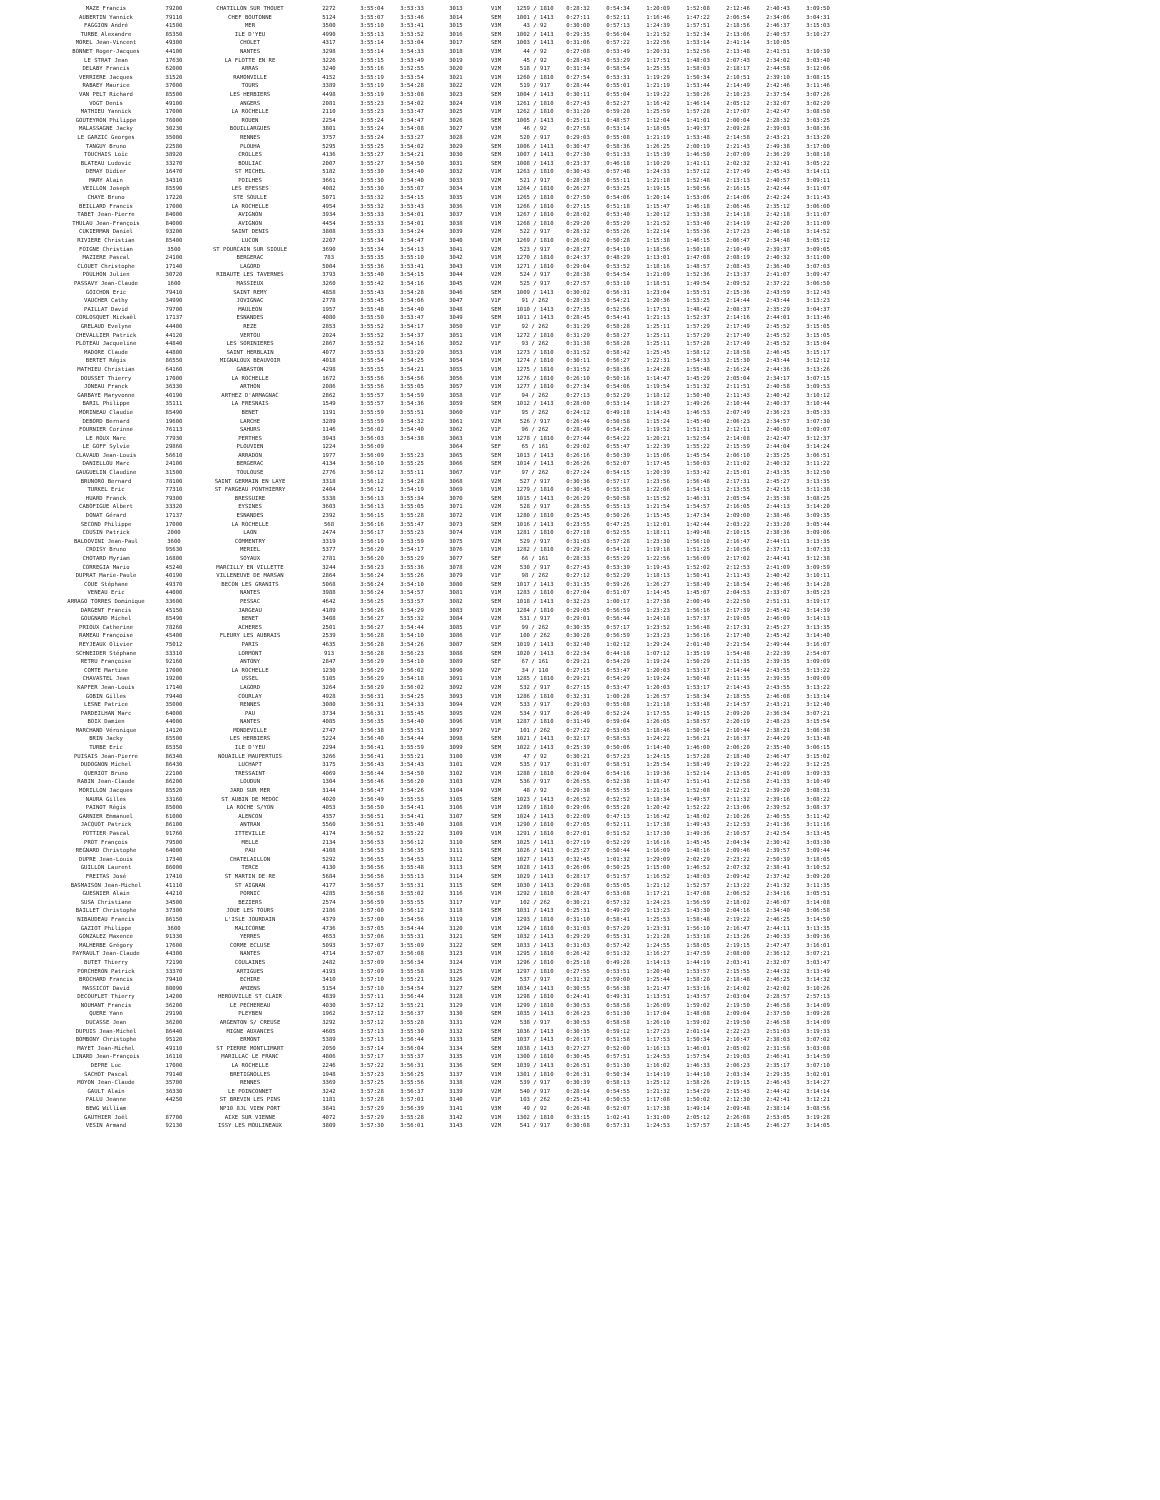| MAZE Francis | 79200 | CHATILLON SUR THOUET | 2272 | 3:55:04 | 3:53:33 | 3013 | V1M | 1259 / 1810 | 0:28:32 | 0:54:34 | 1:20:09 | 1:52:08 | 2:12:46 | 2:40:43 | 3:09:50 |
| AUBERTIN Yannick | 79110 | CHEF BOUTONNE | 5124 | 3:55:07 | 3:53:46 | 3014 | SEM | 1001 / 1413 | 0:27:11 | 0:52:11 | 1:16:46 | 1:47:22 | 2:06:54 | 2:34:06 | 3:04:31 |
| FAGGION André | 41500 | MER | 3500 | 3:55:10 | 3:53:41 | 3015 | V3M | 43 / 92 | 0:30:00 | 0:57:13 | 1:24:39 | 1:57:51 | 2:18:56 | 2:46:37 | 3:15:03 |
| TURBE Alexandre | 85350 | ILE D'YEU | 4990 | 3:55:13 | 3:53:52 | 3016 | SEM | 1002 / 1413 | 0:29:35 | 0:56:04 | 1:21:52 | 1:52:34 | 2:13:06 | 2:40:57 | 3:10:27 |
| MOREL Jean-Vincent | 49300 | CHOLET | 4317 | 3:55:14 | 3:53:04 | 3017 | SEM | 1003 / 1413 | 0:31:06 | 0:57:22 | 1:22:56 | 1:53:14 | 2:41:14 | 3:10:05 | |
| BONNET Roger-Jacques | 44100 | NANTES | 3298 | 3:55:14 | 3:54:33 | 3018 | V3M | 44 / 92 | 0:27:08 | 0:53:49 | 1:20:31 | 1:52:56 | 2:13:48 | 2:41:51 | 3:10:39 |
| LE STRAT Jean | 17630 | LA FLOTTE EN RE | 3226 | 3:55:15 | 3:53:49 | 3019 | V3M | 45 / 92 | 0:28:43 | 0:53:29 | 1:17:51 | 1:48:03 | 2:07:43 | 2:34:02 | 3:03:40 |
| DELABY Francis | 62000 | ARRAS | 3240 | 3:55:16 | 3:52:55 | 3020 | V2M | 518 / 917 | 0:31:34 | 0:58:54 | 1:25:35 | 1:58:03 | 2:18:17 | 2:44:58 | 3:12:06 |
| VERRIERE Jacques | 31520 | RAMONVILLE | 4152 | 3:55:19 | 3:53:54 | 3021 | V1M | 1260 / 1810 | 0:27:54 | 0:53:31 | 1:19:29 | 1:50:34 | 2:10:51 | 2:39:10 | 3:08:15 |
| RABAEY Maurice | 37000 | TOURS | 3389 | 3:55:19 | 3:54:28 | 3022 | V2M | 519 / 917 | 0:28:44 | 0:55:01 | 1:21:19 | 1:53:44 | 2:14:49 | 2:42:46 | 3:11:46 |
| VAN PELT Richard | 85500 | LES HERBIERS | 4498 | 3:55:19 | 3:53:08 | 3023 | SEM | 1004 / 1413 | 0:30:11 | 0:55:04 | 1:19:22 | 1:50:26 | 2:10:23 | 2:37:54 | 3:07:26 |
| VOGT Denis | 49100 | ANGERS | 2081 | 3:55:23 | 3:54:02 | 3024 | V1M | 1261 / 1810 | 0:27:43 | 0:52:27 | 1:16:42 | 1:46:14 | 2:05:12 | 2:32:07 | 3:02:29 |
| MATHIEU Yannick | 17000 | LA ROCHELLE | 2110 | 3:55:23 | 3:53:47 | 3025 | V1M | 1262 / 1810 | 0:31:20 | 0:59:20 | 1:25:59 | 1:57:28 | 2:17:07 | 2:42:47 | 3:08:50 |
| GOUTEYRON Philippe | 76000 | ROUEN | 2254 | 3:55:24 | 3:54:47 | 3026 | SEM | 1005 / 1413 | 0:25:11 | 0:48:57 | 1:12:04 | 1:41:01 | 2:00:04 | 2:28:32 | 3:03:25 |
| MALASSAGNE Jacky | 30230 | BOUILLARGUES | 3801 | 3:55:24 | 3:54:08 | 3027 | V3M | 46 / 92 | 0:27:58 | 0:53:14 | 1:18:05 | 1:49:37 | 2:09:28 | 2:39:03 | 3:08:36 |
| LE GARZIC Georges | 35000 | RENNES | 3757 | 3:55:24 | 3:53:27 | 3028 | V2M | 520 / 917 | 0:29:03 | 0:55:08 | 1:21:19 | 1:53:48 | 2:14:58 | 2:43:21 | 3:13:20 |
| TANGUY Bruno | 22580 | PLOUHA | 5295 | 3:55:25 | 3:54:02 | 3029 | SEM | 1006 / 1413 | 0:30:47 | 0:58:36 | 1:26:25 | 2:00:19 | 2:21:43 | 2:49:38 | 3:17:00 |
| TOUCHAIS Loïc | 38920 | CROLLES | 4136 | 3:55:27 | 3:54:21 | 3030 | SEM | 1007 / 1413 | 0:27:30 | 0:51:33 | 1:15:39 | 1:46:50 | 2:07:09 | 2:36:29 | 3:08:18 |
| BLATEAU Ludovic | 33270 | BOULIAC | 2007 | 3:55:27 | 3:54:50 | 3031 | SEM | 1008 / 1413 | 0:23:37 | 0:46:18 | 1:10:29 | 1:41:11 | 2:02:32 | 2:32:41 | 3:05:22 |
| DEMAY Didier | 16470 | ST MICHEL | 5182 | 3:55:30 | 3:54:40 | 3032 | V1M | 1263 / 1810 | 0:30:43 | 0:57:48 | 1:24:33 | 1:57:12 | 2:17:49 | 2:45:43 | 3:14:11 |
| MARY Alain | 34310 | POILHES | 3661 | 3:55:30 | 3:54:40 | 3033 | V2M | 521 / 917 | 0:28:38 | 0:55:11 | 1:21:18 | 1:52:48 | 2:13:13 | 2:40:57 | 3:09:11 |
| VEILLON Joseph | 85590 | LES EPESSES | 4082 | 3:55:30 | 3:55:07 | 3034 | V1M | 1264 / 1810 | 0:26:27 | 0:53:25 | 1:19:15 | 1:50:56 | 2:16:15 | 2:42:44 | 3:11:07 |
| CHAYE Bruno | 17220 | STE SOULLE | 5071 | 3:55:32 | 3:54:15 | 3035 | V1M | 1265 / 1810 | 0:27:50 | 0:54:06 | 1:20:14 | 1:53:06 | 2:14:06 | 2:42:24 | 3:11:43 |
| BEILLARD Francis | 17000 | LA ROCHELLE | 4954 | 3:55:32 | 3:53:43 | 3036 | V1M | 1266 / 1810 | 0:27:15 | 0:51:18 | 1:15:47 | 1:46:18 | 2:06:46 | 2:35:12 | 3:06:00 |
| TABET Jean-Pierre | 84000 | AVIGNON | 3934 | 3:55:33 | 3:54:01 | 3037 | V1M | 1267 / 1810 | 0:28:02 | 0:53:40 | 1:20:12 | 1:53:38 | 2:14:18 | 2:42:18 | 3:11:07 |
| THULAU Jean-François | 84000 | AVIGNON | 4454 | 3:55:33 | 3:54:01 | 3038 | V1M | 1268 / 1810 | 0:29:20 | 0:55:29 | 1:21:52 | 1:53:40 | 2:14:19 | 2:42:20 | 3:11:09 |
| CUKIERMAN Daniel | 93200 | SAINT DENIS | 3808 | 3:55:33 | 3:54:24 | 3039 | V2M | 522 / 917 | 0:28:32 | 0:55:26 | 1:22:14 | 1:55:36 | 2:17:23 | 2:46:18 | 3:14:52 |
| RIVIERE Christian | 85400 | LUCON | 2207 | 3:55:34 | 3:54:47 | 3040 | V1M | 1269 / 1810 | 0:26:02 | 0:50:28 | 1:15:38 | 1:46:15 | 2:06:47 | 2:34:48 | 3:05:12 |
| FOIGNE Christian | 3500 | ST POURCAIN SUR SIOULE | 3690 | 3:55:34 | 3:54:13 | 3041 | V2M | 523 / 917 | 0:28:27 | 0:54:10 | 1:18:56 | 1:50:18 | 2:10:49 | 2:39:37 | 3:09:05 |
| MAZIERE Pascal | 24100 | BERGERAC | 783 | 3:55:35 | 3:55:10 | 3042 | V1M | 1270 / 1810 | 0:24:37 | 0:48:29 | 1:13:01 | 1:47:08 | 2:08:19 | 2:40:32 | 3:11:00 |
| CLOUET Christophe | 17140 | LAGORD | 5004 | 3:55:36 | 3:53:41 | 3043 | V1M | 1271 / 1810 | 0:29:04 | 0:53:52 | 1:18:16 | 1:48:57 | 2:08:43 | 2:36:40 | 3:07:03 |
| POULHON Julien | 30720 | RIBAUTE LES TAVERNES | 3793 | 3:55:40 | 3:54:15 | 3044 | V2M | 524 / 917 | 0:28:38 | 0:54:54 | 1:21:09 | 1:52:36 | 2:13:37 | 2:41:07 | 3:09:47 |
| PASSAVY Jean-Claude | 1600 | MASSIEUX | 3260 | 3:55:42 | 3:54:16 | 3045 | V2M | 525 / 917 | 0:27:57 | 0:53:10 | 1:18:51 | 1:49:54 | 2:09:52 | 2:37:22 | 3:06:50 |
| GOICHON Eric | 79410 | SAINT REMY | 4858 | 3:55:43 | 3:54:28 | 3046 | SEM | 1009 / 1413 | 0:30:02 | 0:56:31 | 1:23:04 | 1:55:51 | 2:15:36 | 2:43:59 | 3:12:43 |
| VAUCHER Cathy | 34990 | JOVIGNAC | 2778 | 3:55:45 | 3:54:06 | 3047 | V1F | 91 / 262 | 0:28:33 | 0:54:21 | 1:20:36 | 1:53:25 | 2:14:44 | 2:43:44 | 3:13:23 |
| PAILLAT David | 79700 | MAULEON | 1957 | 3:55:48 | 3:54:40 | 3048 | SEM | 1010 / 1413 | 0:27:35 | 0:52:56 | 1:17:51 | 1:48:42 | 2:08:37 | 2:35:29 | 3:04:37 |
| CORLOSQUET Mickaël | 17137 | ESNANDES | 4080 | 3:55:50 | 3:53:47 | 3049 | SEM | 1011 / 1413 | 0:28:45 | 0:54:41 | 1:21:13 | 1:52:37 | 2:14:16 | 2:44:01 | 3:13:46 |
| GRELAUD Evelyne | 44400 | REZE | 2853 | 3:55:52 | 3:54:17 | 3050 | V1F | 92 / 262 | 0:31:29 | 0:58:28 | 1:25:11 | 1:57:29 | 2:17:49 | 2:45:52 | 3:15:05 |
| CHEVALLIER Patrick | 44120 | VERTOU | 2024 | 3:55:52 | 3:54:37 | 3051 | V1M | 1272 / 1810 | 0:31:29 | 0:58:27 | 1:25:11 | 1:57:29 | 2:17:49 | 2:45:52 | 3:15:05 |
| PLOTEAU Jacqueline | 44840 | LES SORINIERES | 2867 | 3:55:52 | 3:54:16 | 3052 | V1F | 93 / 262 | 0:31:38 | 0:58:28 | 1:25:11 | 1:57:28 | 2:17:49 | 2:45:52 | 3:15:04 |
| MADORE Claude | 44800 | SAINT HERBLAIN | 4077 | 3:55:53 | 3:53:29 | 3053 | V1M | 1273 / 1810 | 0:31:52 | 0:58:42 | 1:25:45 | 1:58:12 | 2:18:58 | 2:46:45 | 3:15:17 |
| BERTET Régis | 86550 | MIGNALOUX BEAUVOIR | 4018 | 3:55:54 | 3:54:25 | 3054 | V1M | 1274 / 1810 | 0:30:11 | 0:56:27 | 1:22:31 | 1:54:33 | 2:15:30 | 2:43:44 | 3:12:12 |
| MATHIEU Christian | 64160 | GABASTON | 4298 | 3:55:55 | 3:54:21 | 3055 | V1M | 1275 / 1810 | 0:31:52 | 0:58:36 | 1:24:28 | 1:55:48 | 2:16:24 | 2:44:36 | 3:13:26 |
| DOUSSET Thierry | 17000 | LA ROCHELLE | 1672 | 3:55:56 | 3:54:56 | 3056 | V1M | 1276 / 1810 | 0:26:10 | 0:50:16 | 1:14:47 | 1:45:29 | 2:05:04 | 2:34:17 | 3:07:15 |
| JONEAU Franck | 36330 | ARTHON | 2086 | 3:55:56 | 3:55:05 | 3057 | V1M | 1277 / 1810 | 0:27:34 | 0:54:06 | 1:19:54 | 1:51:32 | 2:11:51 | 2:40:58 | 3:09:53 |
| GARBAYE Maryvonne | 40190 | ARTHEZ D'ARMAGNAC | 2862 | 3:55:57 | 3:54:59 | 3058 | V1F | 94 / 262 | 0:27:13 | 0:52:29 | 1:18:12 | 1:50:40 | 2:11:43 | 2:40:42 | 3:10:12 |
| BARIL Philippe | 35111 | LA FRESNAIS | 1549 | 3:55:57 | 3:54:36 | 3059 | SEM | 1012 / 1413 | 0:28:00 | 0:53:14 | 1:18:27 | 1:49:26 | 2:10:44 | 2:40:37 | 3:10:44 |
| MORINEAU Claudie | 85490 | BENET | 1191 | 3:55:59 | 3:55:51 | 3060 | V1F | 95 / 262 | 0:24:12 | 0:49:18 | 1:14:43 | 1:46:53 | 2:07:49 | 2:36:23 | 3:05:33 |
| DEBORD Bernard | 19600 | LARCHE | 3289 | 3:55:59 | 3:54:32 | 3061 | V2M | 526 / 917 | 0:26:44 | 0:50:58 | 1:15:24 | 1:45:40 | 2:06:23 | 2:34:57 | 3:07:30 |
| FOURNIER Corinne | 76113 | SAHURS | 1146 | 3:56:02 | 3:54:40 | 3062 | V1F | 96 / 262 | 0:28:49 | 0:54:26 | 1:19:52 | 1:51:31 | 2:12:11 | 2:40:00 | 3:09:07 |
| LE ROUX Marc | 77930 | PERTHES | 3943 | 3:56:03 | 3:54:38 | 3063 | V1M | 1278 / 1810 | 0:27:44 | 0:54:22 | 1:20:21 | 1:52:54 | 2:14:08 | 2:42:47 | 3:12:37 |
| LE GOFF Sylvie | 29860 | PLOUVIEN | 1224 | 3:56:09 | | 3064 | SEF | 65 / 161 | 0:29:02 | 0:55:47 | 1:22:39 | 1:55:22 | 2:15:59 | 2:44:04 | 3:14:24 |
| CLAVAUD Jean-Louis | 56610 | ARRADON | 1977 | 3:56:09 | 3:55:23 | 3065 | SEM | 1013 / 1413 | 0:26:16 | 0:50:39 | 1:15:06 | 1:45:54 | 2:06:10 | 2:35:25 | 3:06:51 |
| DANIELLOU Marc | 24100 | BERGERAC | 4134 | 3:56:10 | 3:55:25 | 3066 | SEM | 1014 / 1413 | 0:26:26 | 0:52:07 | 1:17:45 | 1:50:03 | 2:11:02 | 2:40:32 | 3:11:22 |
| GAUGUELIN Claudine | 31500 | TOULOUSE | 2776 | 3:56:12 | 3:55:11 | 3067 | V1F | 97 / 262 | 0:27:24 | 0:54:15 | 1:20:39 | 1:53:42 | 2:15:01 | 2:43:35 | 3:12:50 |
| BRUNORO Bernard | 78100 | SAINT GERMAIN EN LAYE | 3318 | 3:56:12 | 3:54:28 | 3068 | V2M | 527 / 917 | 0:30:36 | 0:57:17 | 1:23:56 | 1:56:48 | 2:17:31 | 2:45:27 | 3:13:35 |
| TURKEL Eric | 77310 | ST FARGEAU PONTHIERRY | 2404 | 3:56:12 | 3:54:19 | 3069 | V1M | 1279 / 1810 | 0:30:45 | 0:55:58 | 1:22:06 | 1:54:13 | 2:13:55 | 2:42:15 | 3:11:38 |
| HUARD Franck | 79300 | BRESSUIRE | 5338 | 3:56:13 | 3:55:34 | 3070 | SEM | 1015 / 1413 | 0:26:29 | 0:50:58 | 1:15:52 | 1:46:31 | 2:05:54 | 2:35:38 | 3:08:25 |
| CABOFIGUE Albert | 33320 | EYSINES | 3603 | 3:56:13 | 3:55:05 | 3071 | V2M | 528 / 917 | 0:28:55 | 0:55:13 | 1:21:54 | 1:54:57 | 2:16:05 | 2:44:13 | 3:14:20 |
| DONAT Gérard | 17137 | ESNANDES | 2392 | 3:56:15 | 3:55:28 | 3072 | V1M | 1280 / 1810 | 0:25:45 | 0:50:26 | 1:15:45 | 1:47:34 | 2:09:00 | 2:38:46 | 3:09:35 |
| SECOND Philippe | 17000 | LA ROCHELLE | 568 | 3:56:16 | 3:55:47 | 3073 | SEM | 1016 / 1413 | 0:23:55 | 0:47:25 | 1:12:01 | 1:42:44 | 2:03:22 | 2:33:20 | 3:05:44 |
| COUSIN Patrick | 2000 | LAON | 2474 | 3:56:17 | 3:55:23 | 3074 | V1M | 1281 / 1810 | 0:27:18 | 0:52:55 | 1:18:11 | 1:49:48 | 2:10:15 | 2:38:36 | 3:09:06 |
| BALDOVINI Jean-Paul | 3600 | COMMENTRY | 3319 | 3:56:19 | 3:53:59 | 3075 | V2M | 529 / 917 | 0:31:03 | 0:57:28 | 1:23:30 | 1:56:10 | 2:16:47 | 2:44:11 | 3:13:35 |
| CROISY Bruno | 95630 | MERIEL | 5377 | 3:56:20 | 3:54:17 | 3076 | V1M | 1282 / 1810 | 0:29:26 | 0:54:12 | 1:19:18 | 1:51:25 | 2:10:56 | 2:37:11 | 3:07:33 |
| CHOTARD Myriam | 16800 | SOYAUX | 2781 | 3:56:20 | 3:55:29 | 3077 | SEF | 66 / 161 | 0:28:33 | 0:55:29 | 1:22:56 | 1:56:09 | 2:17:02 | 2:44:41 | 3:12:38 |
| CORREGIA Mario | 45240 | MARCILLY EN VILLETTE | 3244 | 3:56:23 | 3:55:36 | 3078 | V2M | 530 / 917 | 0:27:43 | 0:53:39 | 1:19:43 | 1:52:02 | 2:12:53 | 2:41:09 | 3:09:59 |
| DUPRAT Marie-Paule | 40190 | VILLENEUVE DE MARSAN | 2864 | 3:56:24 | 3:55:26 | 3079 | V1F | 98 / 262 | 0:27:12 | 0:52:29 | 1:18:13 | 1:50:41 | 2:11:43 | 2:40:42 | 3:10:11 |
| COUE Stéphane | 49370 | BECON LES GRANITS | 5068 | 3:56:24 | 3:54:10 | 3080 | SEM | 1017 / 1413 | 0:31:35 | 0:59:26 | 1:26:27 | 1:58:49 | 2:18:54 | 2:46:46 | 3:14:28 |
| VENEAU Eric | 44000 | NANTES | 3988 | 3:56:24 | 3:54:57 | 3081 | V1M | 1283 / 1810 | 0:27:04 | 0:51:07 | 1:14:45 | 1:45:07 | 2:04:53 | 2:33:07 | 3:05:23 |
| ARRAGO TORRES Dominique | 33600 | PESSAC | 4642 | 3:56:25 | 3:53:57 | 3082 | SEM | 1018 / 1413 | 0:32:23 | 1:00:17 | 1:27:38 | 2:00:49 | 2:22:50 | 2:51:31 | 3:19:17 |
| DARGENT Francis | 45150 | JARGEAU | 4189 | 3:56:26 | 3:54:29 | 3083 | V1M | 1284 / 1810 | 0:29:05 | 0:56:59 | 1:23:23 | 1:56:16 | 2:17:39 | 2:45:42 | 3:14:39 |
| GOUGNARD Michel | 85490 | BENET | 3408 | 3:56:27 | 3:55:32 | 3084 | V2M | 531 / 917 | 0:29:01 | 0:56:44 | 1:24:18 | 1:57:37 | 2:19:05 | 2:46:09 | 3:14:13 |
| PRIOUX Catherine | 78260 | ACHERES | 2501 | 3:56:27 | 3:54:44 | 3085 | V1F | 99 / 262 | 0:30:35 | 0:57:17 | 1:23:52 | 1:56:48 | 2:17:31 | 2:45:27 | 3:13:35 |
| RAMEAU Françoise | 45400 | FLEURY LES AUBRAIS | 2539 | 3:56:28 | 3:54:10 | 3086 | V1F | 100 / 262 | 0:30:28 | 0:56:59 | 1:23:23 | 1:56:16 | 2:17:40 | 2:45:42 | 3:14:40 |
| REYJEAUX Olivier | 75012 | PARIS | 4635 | 3:56:28 | 3:54:26 | 3087 | SEM | 1019 / 1413 | 0:32:40 | 1:02:12 | 1:29:24 | 2:01:40 | 2:21:54 | 2:49:44 | 3:16:07 |
| SCHNEIDER Stéphane | 33310 | LORMONT | 913 | 3:56:28 | 3:56:23 | 3088 | SEM | 1020 / 1413 | 0:22:34 | 0:44:18 | 1:07:12 | 1:35:19 | 1:54:48 | 2:22:39 | 2:54:07 |
| RETRU Françoise | 92160 | ANTONY | 2847 | 3:56:29 | 3:54:10 | 3089 | SEF | 67 / 161 | 0:29:21 | 0:54:29 | 1:19:24 | 1:50:29 | 2:11:35 | 2:39:35 | 3:09:09 |
| COMTE Martine | 17000 | LA ROCHELLE | 1230 | 3:56:29 | 3:56:02 | 3090 | V2F | 34 / 110 | 0:27:15 | 0:53:47 | 1:20:03 | 1:53:17 | 2:14:44 | 2:43:55 | 3:13:22 |
| CHAVASTEL Jean | 19200 | USSEL | 5105 | 3:56:29 | 3:54:18 | 3091 | V1M | 1285 / 1810 | 0:29:21 | 0:54:29 | 1:19:24 | 1:50:48 | 2:11:35 | 2:39:35 | 3:09:09 |
| KAPFER Jean-Louis | 17140 | LAGORD | 3264 | 3:56:29 | 3:56:02 | 3092 | V2M | 532 / 917 | 0:27:15 | 0:53:47 | 1:20:03 | 1:53:17 | 2:14:43 | 2:43:55 | 3:13:22 |
| GOBIN Gilles | 79440 | COURLAY | 4928 | 3:56:31 | 3:54:25 | 3093 | V1M | 1286 / 1810 | 0:32:31 | 1:00:28 | 1:26:57 | 1:58:34 | 2:18:55 | 2:46:08 | 3:13:14 |
| LESNE Patrice | 35000 | RENNES | 3080 | 3:56:31 | 3:54:33 | 3094 | V2M | 533 / 917 | 0:29:03 | 0:55:08 | 1:21:18 | 1:53:48 | 2:14:57 | 2:43:21 | 3:12:40 |
| PARDEILHAN Marc | 64000 | PAU | 3734 | 3:56:31 | 3:55:45 | 3095 | V2M | 534 / 917 | 0:26:49 | 0:52:24 | 1:17:55 | 1:49:15 | 2:09:20 | 2:36:34 | 3:07:21 |
| BOIX Damien | 44000 | NANTES | 4085 | 3:56:35 | 3:54:40 | 3096 | V1M | 1287 / 1810 | 0:31:49 | 0:59:04 | 1:26:05 | 1:58:57 | 2:20:19 | 2:48:23 | 3:15:54 |
| MARCHAND Véronique | 14120 | MONDEVILLE | 2747 | 3:56:38 | 3:55:51 | 3097 | V1F | 101 / 262 | 0:27:22 | 0:53:05 | 1:18:46 | 1:50:14 | 2:10:44 | 2:38:21 | 3:06:38 |
| BRIN Jacky | 85500 | LES HERBIERS | 5224 | 3:56:40 | 3:54:44 | 3098 | SEM | 1021 / 1413 | 0:32:17 | 0:58:53 | 1:24:22 | 1:56:21 | 2:16:37 | 2:44:29 | 3:13:48 |
| TURBE Eric | 85350 | ILE D'YEU | 2294 | 3:56:41 | 3:55:59 | 3099 | SEM | 1022 / 1413 | 0:25:39 | 0:50:06 | 1:14:40 | 1:46:00 | 2:06:20 | 2:35:40 | 3:06:15 |
| PUISAIS Jean-Pierre | 86340 | NOUAILLE MAUPERTUIS | 3266 | 3:56:41 | 3:55:21 | 3100 | V3M | 47 / 92 | 0:30:21 | 0:57:23 | 1:24:15 | 1:57:28 | 2:18:40 | 2:46:47 | 3:15:02 |
| DUDOGNON Michel | 86430 | LUCHAPT | 3175 | 3:56:43 | 3:54:43 | 3101 | V2M | 535 / 917 | 0:31:07 | 0:58:51 | 1:25:54 | 1:58:49 | 2:19:22 | 2:46:22 | 3:12:25 |
| QUERIOT Bruno | 22100 | TRESSAINT | 4069 | 3:56:44 | 3:54:50 | 3102 | V1M | 1288 / 1810 | 0:29:04 | 0:54:16 | 1:19:36 | 1:52:14 | 2:13:05 | 2:41:09 | 3:09:33 |
| RABIN Jean-Claude | 86200 | LOUDUN | 1304 | 3:56:46 | 3:56:20 | 3103 | V2M | 536 / 917 | 0:26:55 | 0:52:38 | 1:18:47 | 1:51:41 | 2:12:58 | 2:41:33 | 3:10:49 |
| MORILLON Jacques | 85520 | JARD SUR MER | 3144 | 3:56:47 | 3:54:26 | 3104 | V3M | 48 / 92 | 0:29:38 | 0:55:35 | 1:21:16 | 1:52:08 | 2:12:21 | 2:39:20 | 3:08:31 |
| NAURA Gilles | 33160 | ST AUBIN DE MEDOC | 4020 | 3:56:49 | 3:55:53 | 3105 | SEM | 1023 / 1413 | 0:26:52 | 0:52:52 | 1:18:34 | 1:49:57 | 2:11:32 | 2:39:16 | 3:08:22 |
| PAINOT Régis | 85000 | LA ROCHE S/YON | 4053 | 3:56:50 | 3:54:41 | 3106 | V1M | 1289 / 1810 | 0:29:06 | 0:55:28 | 1:20:42 | 1:52:22 | 2:13:06 | 2:39:52 | 3:08:37 |
| GARNIER Emmanuel | 61000 | ALENCON | 4357 | 3:56:51 | 3:54:41 | 3107 | SEM | 1024 / 1413 | 0:22:09 | 0:47:13 | 1:16:42 | 1:48:02 | 2:10:26 | 2:40:55 | 3:11:42 |
| JACQUOT Patrick | 86100 | ANTRAN | 5560 | 3:56:51 | 3:55:40 | 3108 | V1M | 1290 / 1810 | 0:27:05 | 0:52:11 | 1:17:38 | 1:49:43 | 2:12:53 | 2:41:36 | 3:11:16 |
| POTTIER Pascal | 91760 | ITTEVILLE | 4174 | 3:56:52 | 3:55:22 | 3109 | V1M | 1291 / 1810 | 0:27:01 | 0:51:52 | 1:17:30 | 1:49:36 | 2:10:57 | 2:42:54 | 3:13:45 |
| PROT François | 79500 | MELLE | 2134 | 3:56:53 | 3:56:12 | 3110 | SEM | 1025 / 1413 | 0:27:19 | 0:52:29 | 1:16:16 | 1:45:45 | 2:04:34 | 2:30:42 | 3:03:30 |
| REGNARD Christophe | 64000 | PAU | 4108 | 3:56:53 | 3:56:35 | 3111 | SEM | 1026 / 1413 | 0:25:27 | 0:50:44 | 1:16:09 | 1:48:16 | 2:09:46 | 2:39:57 | 3:09:44 |
| DUPRE Jean-Louis | 17340 | CHATELAILLON | 5292 | 3:56:55 | 3:54:53 | 3112 | SEM | 1027 / 1413 | 0:32:45 | 1:01:32 | 1:29:09 | 2:02:29 | 2:23:22 | 2:50:39 | 3:18:05 |
| GUILLON Laurent | 86000 | TERCE | 4130 | 3:56:56 | 3:55:48 | 3113 | SEM | 1028 / 1413 | 0:26:06 | 0:50:25 | 1:15:00 | 1:46:52 | 2:07:32 | 2:38:41 | 3:10:52 |
| FREITAS José | 17410 | ST MARTIN DE RE | 5684 | 3:56:56 | 3:55:13 | 3114 | SEM | 1029 / 1413 | 0:28:17 | 0:51:57 | 1:16:52 | 1:48:03 | 2:09:42 | 2:37:42 | 3:09:20 |
| BASMAISON Jean-Michel | 41110 | ST AIGNAN | 4177 | 3:56:57 | 3:55:31 | 3115 | SEM | 1030 / 1413 | 0:29:08 | 0:55:05 | 1:21:12 | 1:52:57 | 2:13:22 | 2:41:32 | 3:11:35 |
| GUESNIER Alain | 44210 | PORNIC | 4285 | 3:56:58 | 3:55:02 | 3116 | V1M | 1292 / 1810 | 0:28:47 | 0:53:08 | 1:17:21 | 1:47:08 | 2:06:52 | 2:34:16 | 3:05:51 |
| SUSA Christiane | 34500 | BEZIERS | 2574 | 3:56:59 | 3:55:55 | 3117 | V1F | 102 / 262 | 0:30:21 | 0:57:32 | 1:24:23 | 1:56:59 | 2:18:02 | 2:46:07 | 3:14:08 |
| BAILLET Christophe | 37300 | JOUE LES TOURS | 2186 | 3:57:00 | 3:56:12 | 3118 | SEM | 1031 / 1413 | 0:25:31 | 0:49:29 | 1:13:23 | 1:43:30 | 2:04:16 | 2:34:40 | 3:06:58 |
| NIBAUDEAU Francis | 86150 | L'ISLE JOURDAIN | 4379 | 3:57:00 | 3:54:56 | 3119 | V1M | 1293 / 1810 | 0:31:10 | 0:58:41 | 1:25:53 | 1:58:48 | 2:19:22 | 2:46:25 | 3:14:50 |
| GAZIOT Philippe | 3600 | MALICORNE | 4736 | 3:57:05 | 3:54:44 | 3120 | V1M | 1294 / 1810 | 0:31:03 | 0:57:29 | 1:23:31 | 1:56:10 | 2:16:47 | 2:44:11 | 3:13:35 |
| GONZALEZ Maxence | 91330 | YERRES | 4653 | 3:57:06 | 3:55:31 | 3121 | SEM | 1032 / 1413 | 0:29:29 | 0:55:31 | 1:21:28 | 1:53:18 | 2:13:26 | 2:40:33 | 3:09:36 |
| MALHERBE Grégory | 17600 | CORME ECLUSE | 5093 | 3:57:07 | 3:55:09 | 3122 | SEM | 1033 / 1413 | 0:31:03 | 0:57:42 | 1:24:55 | 1:58:05 | 2:19:15 | 2:47:47 | 3:16:01 |
| PAYRAULT Jean-Claude | 44300 | NANTES | 4714 | 3:57:07 | 3:56:08 | 3123 | V1M | 1295 / 1810 | 0:26:42 | 0:51:32 | 1:16:27 | 1:47:59 | 2:08:00 | 2:36:12 | 3:07:21 |
| BUTET Thierry | 72190 | COULAINES | 2482 | 3:57:09 | 3:56:34 | 3124 | V1M | 1296 / 1810 | 0:25:18 | 0:49:28 | 1:14:13 | 1:44:19 | 2:03:41 | 2:32:07 | 3:03:47 |
| PORCHERON Patrick | 33370 | ARTIGUES | 4193 | 3:57:09 | 3:55:58 | 3125 | V1M | 1297 / 1810 | 0:27:55 | 0:53:51 | 1:20:40 | 1:53:57 | 2:15:55 | 2:44:32 | 3:13:49 |
| BROCHARD Francis | 79410 | ECHIRE | 3410 | 3:57:10 | 3:55:21 | 3126 | V2M | 537 / 917 | 0:31:32 | 0:59:00 | 1:25:44 | 1:58:20 | 2:18:48 | 2:46:25 | 3:14:32 |
| MASSICOT David | 80090 | AMIENS | 5154 | 3:57:10 | 3:54:54 | 3127 | SEM | 1034 / 1413 | 0:30:55 | 0:56:38 | 1:21:47 | 1:53:16 | 2:14:02 | 2:42:02 | 3:10:26 |
| DECOUFLET Thierry | 14200 | HEROUVILLE ST CLAIR | 4839 | 3:57:11 | 3:56:44 | 3128 | V1M | 1298 / 1810 | 0:24:41 | 0:49:31 | 1:13:51 | 1:43:57 | 2:03:04 | 2:28:57 | 2:57:13 |
| NOUHANT Francis | 36200 | LE PECHEREAU | 4030 | 3:57:12 | 3:55:21 | 3129 | V1M | 1299 / 1810 | 0:30:53 | 0:58:58 | 1:26:09 | 1:59:02 | 2:19:50 | 2:46:58 | 3:14:09 |
| QUERE Yann | 29190 | PLEYBEN | 1962 | 3:57:12 | 3:56:37 | 3130 | SEM | 1035 / 1413 | 0:26:23 | 0:51:30 | 1:17:04 | 1:48:08 | 2:09:04 | 2:37:50 | 3:09:28 |
| DUCASSE Jean | 36200 | ARGENTON S/ CREUSE | 3292 | 3:57:12 | 3:55:28 | 3131 | V2M | 538 / 917 | 0:30:53 | 0:58:58 | 1:26:10 | 1:59:02 | 2:19:50 | 2:46:58 | 3:14:09 |
| DUPUIS Jean-Michel | 86440 | MIGNE AUXANCES | 4605 | 3:57:13 | 3:55:30 | 3132 | SEM | 1036 / 1413 | 0:30:35 | 0:59:12 | 1:27:23 | 2:01:14 | 2:22:23 | 2:51:03 | 3:19:33 |
| BOMBONY Christophe | 95120 | ERMONT | 5389 | 3:57:13 | 3:56:44 | 3133 | SEM | 1037 / 1413 | 0:26:17 | 0:51:58 | 1:17:53 | 1:50:34 | 2:10:47 | 2:38:03 | 3:07:02 |
| MAYET Jean-Michel | 49110 | ST PIERRE MONTLIMART | 2050 | 3:57:14 | 3:56:04 | 3134 | SEM | 1038 / 1413 | 0:27:27 | 0:52:00 | 1:16:13 | 1:46:01 | 2:05:02 | 2:31:58 | 3:03:08 |
| LINARD Jean-François | 16110 | MARILLAC LE FRANC | 4806 | 3:57:17 | 3:55:37 | 3135 | V1M | 1300 / 1810 | 0:30:45 | 0:57:51 | 1:24:53 | 1:57:54 | 2:19:03 | 2:46:41 | 3:14:59 |
| DEPRE Luc | 17000 | LA ROCHELLE | 2246 | 3:57:22 | 3:56:31 | 3136 | SEM | 1039 / 1413 | 0:26:51 | 0:51:30 | 1:16:02 | 1:46:33 | 2:06:23 | 2:35:17 | 3:07:10 |
| SACHOT Pascal | 79140 | BRETIGNOLLES | 1948 | 3:57:23 | 3:56:25 | 3137 | V1M | 1301 / 1810 | 0:26:31 | 0:50:34 | 1:14:19 | 1:44:10 | 2:03:34 | 2:29:35 | 3:02:01 |
| MOYON Jean-Claude | 35700 | RENNES | 3369 | 3:57:25 | 3:55:56 | 3138 | V2M | 539 / 917 | 0:30:39 | 0:58:13 | 1:25:12 | 1:58:26 | 2:19:15 | 2:46:43 | 3:14:27 |
| GAULT Alain | 36330 | LE POINCONNET | 3242 | 3:57:28 | 3:56:37 | 3139 | V2M | 540 / 917 | 0:28:14 | 0:54:55 | 1:21:32 | 1:54:29 | 2:15:43 | 2:44:42 | 3:14:14 |
| PALLU Jeanne | 44250 | ST BREVIN LES PINS | 1181 | 3:57:28 | 3:57:01 | 3140 | V1F | 103 / 262 | 0:25:41 | 0:50:55 | 1:17:08 | 1:50:02 | 2:12:30 | 2:42:41 | 3:12:21 |
| BEWG William | | NP10 8JL VIEW PORT | 3841 | 3:57:29 | 3:56:39 | 3141 | V3M | 49 / 92 | 0:26:48 | 0:52:07 | 1:17:38 | 1:49:14 | 2:09:48 | 2:38:14 | 3:08:56 |
| GAUTHIER Joël | 87700 | AIXE SUR VIENNE | 4072 | 3:57:29 | 3:55:28 | 3142 | V1M | 1302 / 1810 | 0:33:15 | 1:02:41 | 1:31:00 | 2:05:12 | 2:26:08 | 2:53:05 | 3:19:28 |
| VESIN Armand | 92130 | ISSY LES MOULINEAUX | 3809 | 3:57:30 | 3:56:01 | 3143 | V2M | 541 / 917 | 0:30:08 | 0:57:31 | 1:24:53 | 1:57:57 | 2:18:45 | 2:46:27 | 3:14:05 |